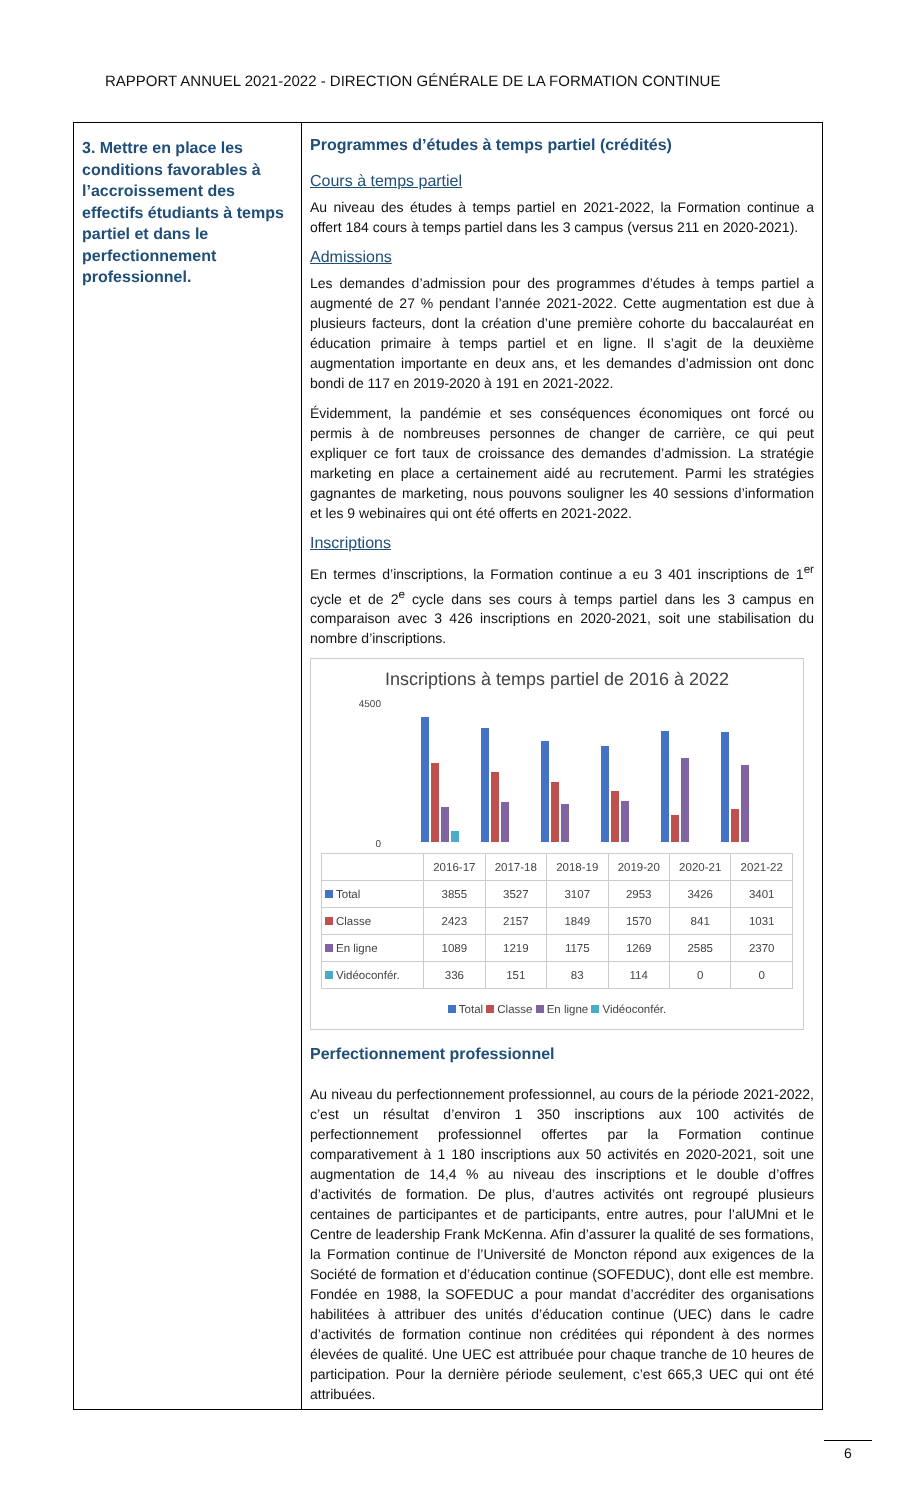RAPPORT ANNUEL 2021-2022 - DIRECTION GÉNÉRALE DE LA FORMATION CONTINUE
3. Mettre en place les conditions favorables à l’accroissement des effectifs étudiants à temps partiel et dans le perfectionnement professionnel.
Programmes d’études à temps partiel (crédités)
Cours à temps partiel
Au niveau des études à temps partiel en 2021-2022, la Formation continue a offert 184 cours à temps partiel dans les 3 campus (versus 211 en 2020-2021).
Admissions
Les demandes d’admission pour des programmes d’études à temps partiel a augmenté de 27 % pendant l’année 2021-2022. Cette augmentation est due à plusieurs facteurs, dont la création d’une première cohorte du baccalauréat en éducation primaire à temps partiel et en ligne. Il s’agit de la deuxième augmentation importante en deux ans, et les demandes d’admission ont donc bondi de 117 en 2019-2020 à 191 en 2021-2022.
Évidemment, la pandémie et ses conséquences économiques ont forcé ou permis à de nombreuses personnes de changer de carrière, ce qui peut expliquer ce fort taux de croissance des demandes d’admission. La stratégie marketing en place a certainement aidé au recrutement. Parmi les stratégies gagnantes de marketing, nous pouvons souligner les 40 sessions d’information et les 9 webinaires qui ont été offerts en 2021-2022.
Inscriptions
En termes d’inscriptions, la Formation continue a eu 3 401 inscriptions de 1<sup>er</sup> cycle et de 2<sup>e</sup> cycle dans ses cours à temps partiel dans les 3 campus en comparaison avec 3 426 inscriptions en 2020-2021, soit une stabilisation du nombre d’inscriptions.
Inscriptions à temps partiel de 2016 à 2022
4500
0
| | 2016-17 | 2017-18 | 2018-19 | 2019-20 | 2020-21 | 2021-22 |
| --- | --- | --- | --- | --- | --- | --- |
| Total | 3855 | 3527 | 3107 | 2953 | 3426 | 3401 |
| Classe | 2423 | 2157 | 1849 | 1570 | 841 | 1031 |
| En ligne | 1089 | 1219 | 1175 | 1269 | 2585 | 2370 |
| Vidéoconfér. | 336 | 151 | 83 | 114 | 0 | 0 |
Total Classe En ligne Vidéoconfér.
Perfectionnement professionnel
Au niveau du perfectionnement professionnel, au cours de la période 2021-2022, c’est un résultat d’environ 1 350 inscriptions aux 100 activités de perfectionnement professionnel offertes par la Formation continue comparativement à 1 180 inscriptions aux 50 activités en 2020-2021, soit une augmentation de 14,4 % au niveau des inscriptions et le double d’offres d’activités de formation. De plus, d’autres activités ont regroupé plusieurs centaines de participantes et de participants, entre autres, pour l’alUMni et le Centre de leadership Frank McKenna. Afin d’assurer la qualité de ses formations, la Formation continue de l’Université de Moncton répond aux exigences de la Société de formation et d’éducation continue (SOFEDUC), dont elle est membre. Fondée en 1988, la SOFEDUC a pour mandat d’accréditer des organisations habilitées à attribuer des unités d’éducation continue (UEC) dans le cadre d’activités de formation continue non créditées qui répondent à des normes élevées de qualité. Une UEC est attribuée pour chaque tranche de 10 heures de participation. Pour la dernière période seulement, c’est 665,3 UEC qui ont été attribuées.
6